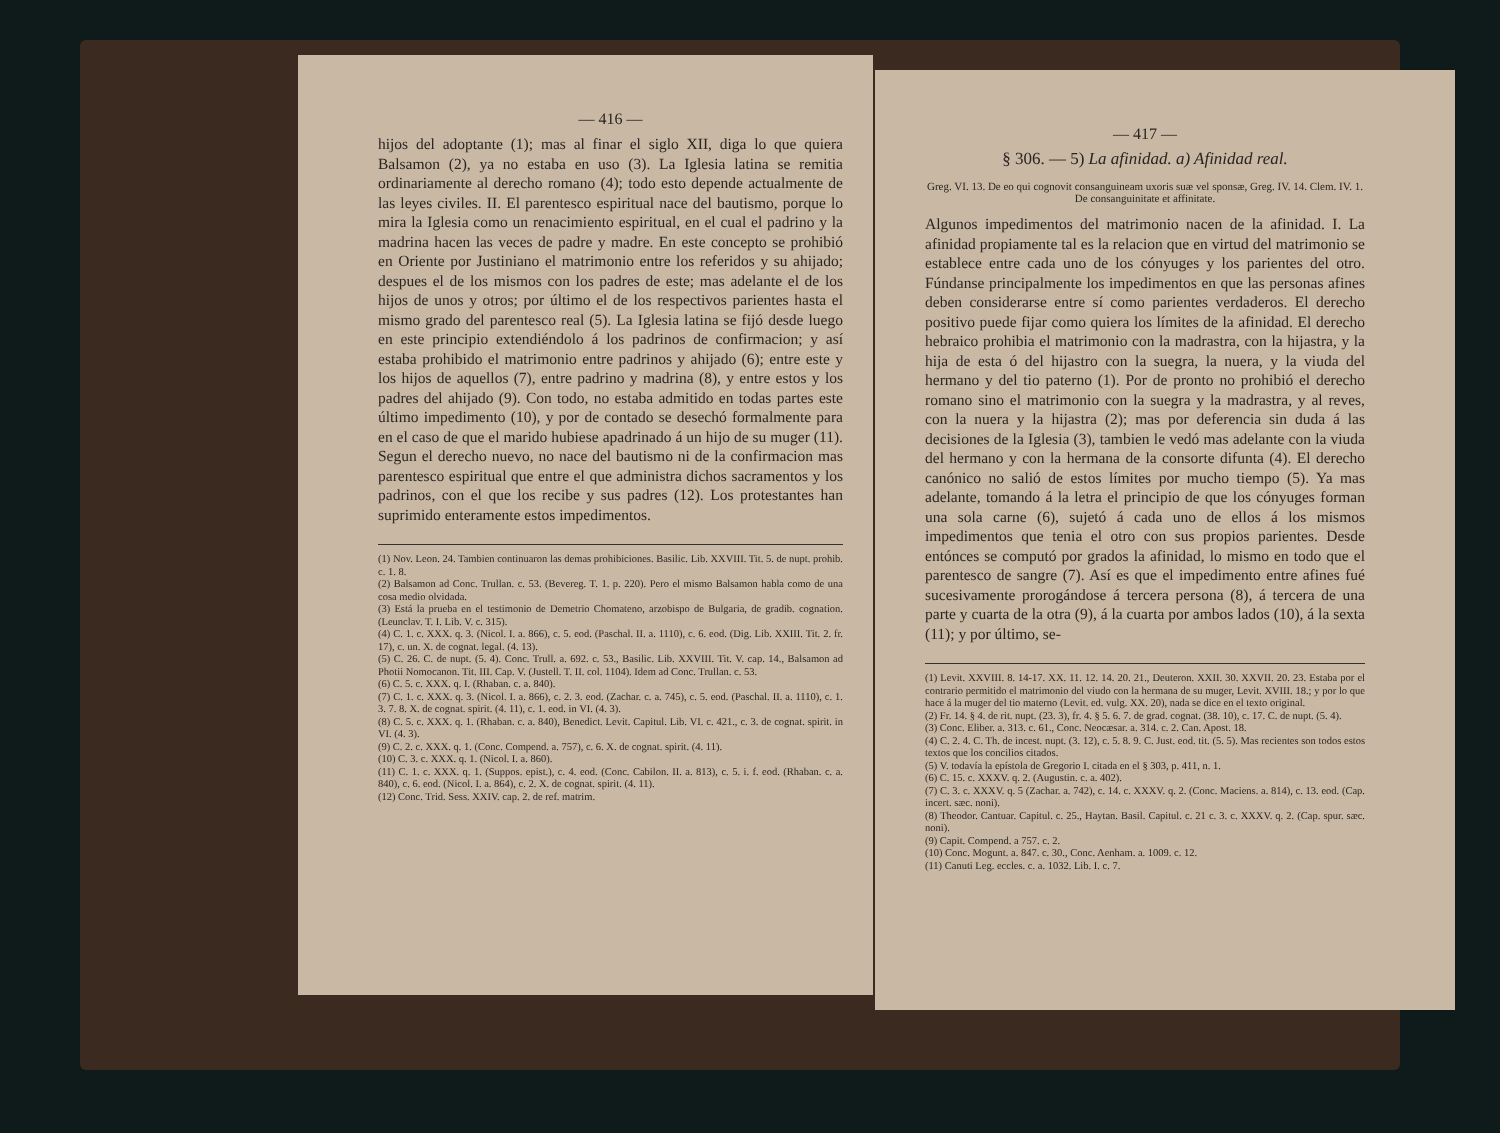— 416 —
hijos del adoptante (1); mas al finar el siglo XII, diga lo que quiera Balsamon (2), ya no estaba en uso (3). La Iglesia latina se remitia ordinariamente al derecho romano (4); todo esto depende actualmente de las leyes civiles. II. El parentesco espiritual nace del bautismo, porque lo mira la Iglesia como un renacimiento espiritual, en el cual el padrino y la madrina hacen las veces de padre y madre. En este concepto se prohibió en Oriente por Justiniano el matrimonio entre los referidos y su ahijado; despues el de los mismos con los padres de este; mas adelante el de los hijos de unos y otros; por último el de los respectivos parientes hasta el mismo grado del parentesco real (5). La Iglesia latina se fijó desde luego en este principio extendiéndolo á los padrinos de confirmacion; y así estaba prohibido el matrimonio entre padrinos y ahijado (6); entre este y los hijos de aquellos (7), entre padrino y madrina (8), y entre estos y los padres del ahijado (9). Con todo, no estaba admitido en todas partes este último impedimento (10), y por de contado se desechó formalmente para en el caso de que el marido hubiese apadrinado á un hijo de su muger (11). Segun el derecho nuevo, no nace del bautismo ni de la confirmacion mas parentesco espiritual que entre el que administra dichos sacramentos y los padrinos, con el que los recibe y sus padres (12). Los protestantes han suprimido enteramente estos impedimentos.
(1) Nov. Leon. 24. Tambien continuaron las demas prohibiciones. Basilic. Lib. XXVIII. Tit. 5. de nupt. prohib. c. 1. 8.
(2) Balsamon ad Conc. Trullan. c. 53. (Bevereg. T. 1. p. 220). Pero el mismo Balsamon habla como de una cosa medio olvidada.
(3) Está la prueba en el testimonio de Demetrio Chomateno, arzobispo de Bulgaria, de gradib. cognation. (Leunclav. T. I. Lib. V. c. 315).
(4) C. 1. c. XXX. q. 3. (Nicol. I. a. 866), c. 5. eod. (Paschal. II. a. 1110), c. 6. eod. (Dig. Lib. XXIII. Tit. 2. fr. 17), c. un. X. de cognat. legal. (4. 13).
(5) C. 26. C. de nupt. (5. 4). Conc. Trull. a. 692. c. 53., Basilic. Lib. XXVIII. Tit. V. cap. 14., Balsamon ad Photii Nomocanon. Tit. III. Cap. V. (Justell. T. II. col. 1104). Idem ad Conc. Trullan. c. 53.
(6) C. 5. c. XXX. q. I. (Rhaban. c. a. 840).
(7) C. 1. c. XXX. q. 3. (Nicol. I. a. 866), c. 2. 3. eod. (Zachar. c. a. 745), c. 5. eod. (Paschal. II. a. 1110), c. 1. 3. 7. 8. X. de cognat. spirit. (4. 11), c. 1. eod. in VI. (4. 3).
(8) C. 5. c. XXX. q. 1. (Rhaban. c. a. 840), Benedict. Levit. Capitul. Lib. VI. c. 421., c. 3. de cognat. spirit. in VI. (4. 3).
(9) C. 2. c. XXX. q. 1. (Conc. Compend. a. 757), c. 6. X. de cognat. spirit. (4. 11).
(10) C. 3. c. XXX. q. 1. (Nicol. I. a. 860).
(11) C. 1. c. XXX. q. 1. (Suppos. epist.), c. 4. eod. (Conc. Cabilon. II. a. 813), c. 5. i. f. eod. (Rhaban. c. a. 840), c. 6. eod. (Nicol. I. a. 864), c. 2. X. de cognat. spirit. (4. 11).
(12) Conc. Trid. Sess. XXIV. cap. 2. de ref. matrim.
— 417 —
§ 306. — 5) La afinidad. a) Afinidad real.
Greg. VI. 13. De eo qui cognovit consanguineam uxoris suæ vel sponsæ, Greg. IV. 14. Clem. IV. 1. De consanguinitate et affinitate.
Algunos impedimentos del matrimonio nacen de la afinidad. I. La afinidad propiamente tal es la relacion que en virtud del matrimonio se establece entre cada uno de los cónyuges y los parientes del otro. Fúndanse principalmente los impedimentos en que las personas afines deben considerarse entre sí como parientes verdaderos. El derecho positivo puede fijar como quiera los límites de la afinidad. El derecho hebraico prohibia el matrimonio con la madrastra, con la hijastra, y la hija de esta ó del hijastro con la suegra, la nuera, y la viuda del hermano y del tio paterno (1). Por de pronto no prohibió el derecho romano sino el matrimonio con la suegra y la madrastra, y al reves, con la nuera y la hijastra (2); mas por deferencia sin duda á las decisiones de la Iglesia (3), tambien le vedó mas adelante con la viuda del hermano y con la hermana de la consorte difunta (4). El derecho canónico no salió de estos límites por mucho tiempo (5). Ya mas adelante, tomando á la letra el principio de que los cónyuges forman una sola carne (6), sujetó á cada uno de ellos á los mismos impedimentos que tenia el otro con sus propios parientes. Desde entónces se computó por grados la afinidad, lo mismo en todo que el parentesco de sangre (7). Así es que el impedimento entre afines fué sucesivamente prorogándose á tercera persona (8), á tercera de una parte y cuarta de la otra (9), á la cuarta por ambos lados (10), á la sexta (11); y por último, se-
(1) Levit. XXVIII. 8. 14-17. XX. 11. 12. 14. 20. 21., Deuteron. XXII. 30. XXVII. 20. 23. Estaba por el contrario permitido el matrimonio del viudo con la hermana de su muger, Levit. XVIII. 18.; y por lo que hace á la muger del tio materno (Levit. ed. vulg. XX. 20), nada se dice en el texto original.
(2) Fr. 14. § 4. de rit. nupt. (23. 3), fr. 4. § 5. 6. 7. de grad. cognat. (38. 10), c. 17. C. de nupt. (5. 4).
(3) Conc. Eliber. a. 313. c. 61., Conc. Neocæsar. a. 314. c. 2. Can. Apost. 18.
(4) C. 2. 4. C. Th. de incest. nupt. (3. 12), c. 5. 8. 9. C. Just. eod. tit. (5. 5). Mas recientes son todos estos textos que los concilios citados.
(5) V. todavía la epístola de Gregorio I. citada en el § 303, p. 411, n. 1.
(6) C. 15. c. XXXV. q. 2. (Augustin. c. a. 402).
(7) C. 3. c. XXXV. q. 5 (Zachar. a. 742), c. 14. c. XXXV. q. 2. (Conc. Maciens. a. 814), c. 13. eod. (Cap. incert. sæc. noni).
(8) Theodor. Cantuar. Capitul. c. 25., Haytan. Basil. Capitul. c. 21 c. 3. c. XXXV. q. 2. (Cap. spur. sæc. noni).
(9) Capit. Compend. a 757. c. 2.
(10) Conc. Mogunt. a. 847. c. 30., Conc. Aenham. a. 1009. c. 12.
(11) Canuti Leg. eccles. c. a. 1032. Lib. I. c. 7.